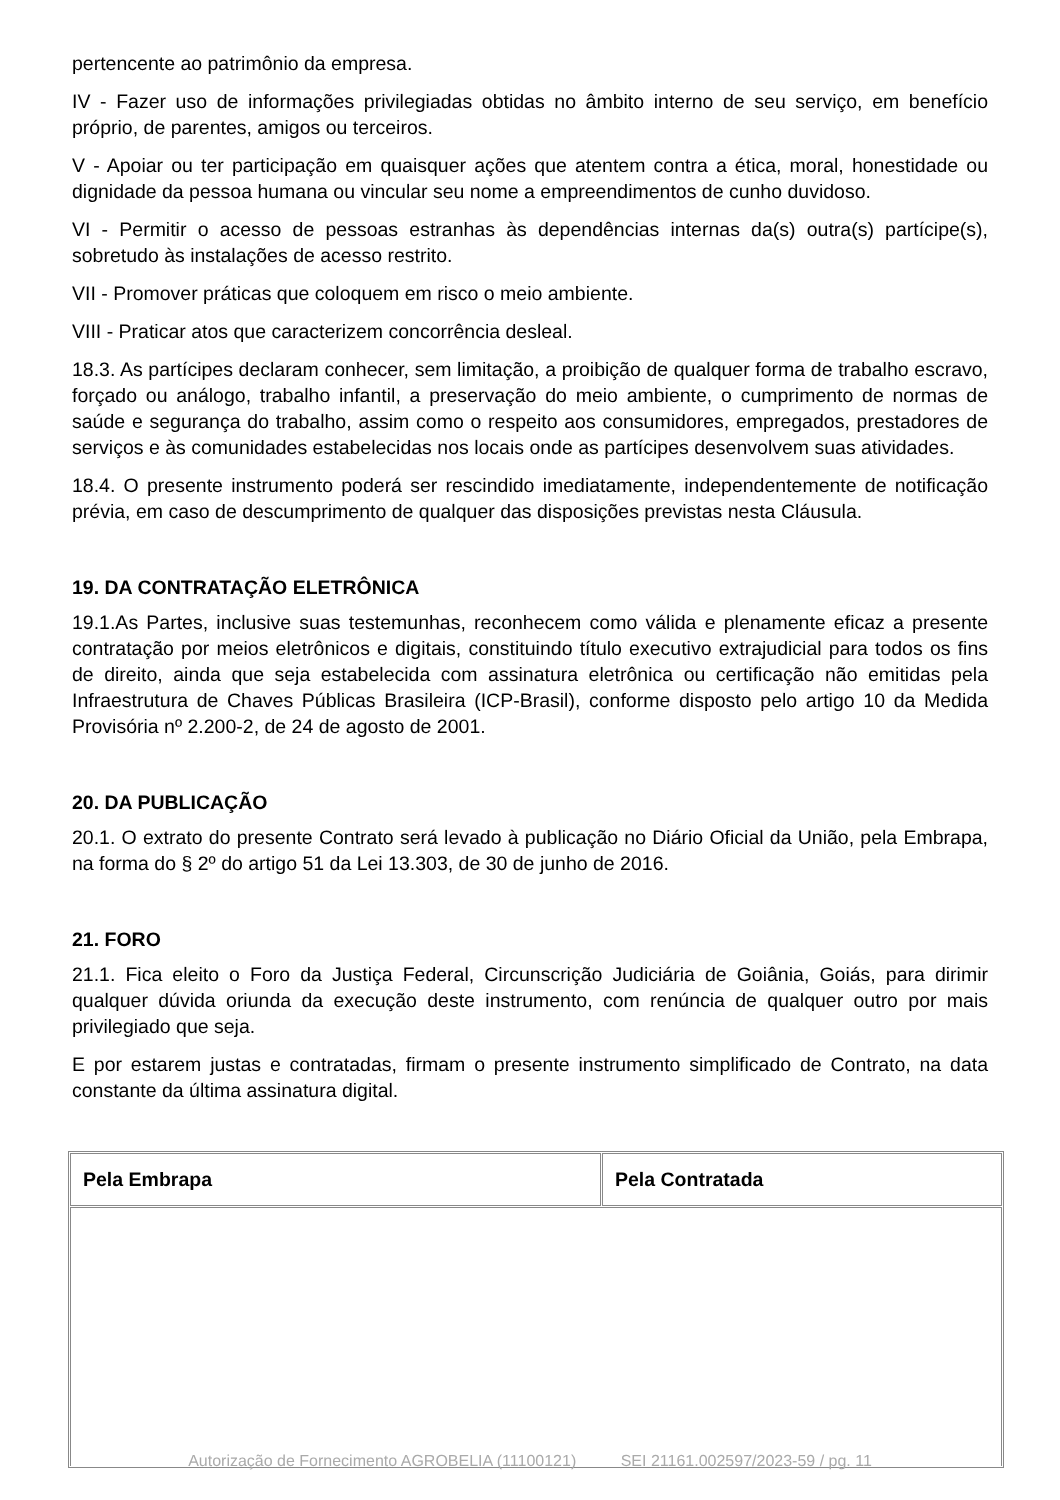pertencente ao patrimônio da empresa.
IV - Fazer uso de informações privilegiadas obtidas no âmbito interno de seu serviço, em benefício próprio, de parentes, amigos ou terceiros.
V - Apoiar ou ter participação em quaisquer ações que atentem contra a ética, moral, honestidade ou dignidade da pessoa humana ou vincular seu nome a empreendimentos de cunho duvidoso.
VI - Permitir o acesso de pessoas estranhas às dependências internas da(s) outra(s) partícipe(s), sobretudo às instalações de acesso restrito.
VII - Promover práticas que coloquem em risco o meio ambiente.
VIII - Praticar atos que caracterizem concorrência desleal.
18.3. As partícipes declaram conhecer, sem limitação, a proibição de qualquer forma de trabalho escravo, forçado ou análogo, trabalho infantil, a preservação do meio ambiente, o cumprimento de normas de saúde e segurança do trabalho, assim como o respeito aos consumidores, empregados, prestadores de serviços e às comunidades estabelecidas nos locais onde as partícipes desenvolvem suas atividades.
18.4. O presente instrumento poderá ser rescindido imediatamente, independentemente de notificação prévia, em caso de descumprimento de qualquer das disposições previstas nesta Cláusula.
19. DA CONTRATAÇÃO ELETRÔNICA
19.1.As Partes, inclusive suas testemunhas, reconhecem como válida e plenamente eficaz a presente contratação por meios eletrônicos e digitais, constituindo título executivo extrajudicial para todos os fins de direito, ainda que seja estabelecida com assinatura eletrônica ou certificação não emitidas pela Infraestrutura de Chaves Públicas Brasileira (ICP-Brasil), conforme disposto pelo artigo 10 da Medida Provisória nº 2.200-2, de 24 de agosto de 2001.
20. DA PUBLICAÇÃO
20.1. O extrato do presente Contrato será levado à publicação no Diário Oficial da União, pela Embrapa, na forma do § 2º do artigo 51 da Lei 13.303, de 30 de junho de 2016.
21. FORO
21.1. Fica eleito o Foro da Justiça Federal, Circunscrição Judiciária de Goiânia, Goiás, para dirimir qualquer dúvida oriunda da execução deste instrumento, com renúncia de qualquer outro por mais privilegiado que seja.
E por estarem justas e contratadas, firmam o presente instrumento simplificado de Contrato, na data constante da última assinatura digital.
| Pela Embrapa | Pela Contratada |
Autorização de Fornecimento AGROBELIA (11100121) SEI 21161.002597/2023-59 / pg. 11